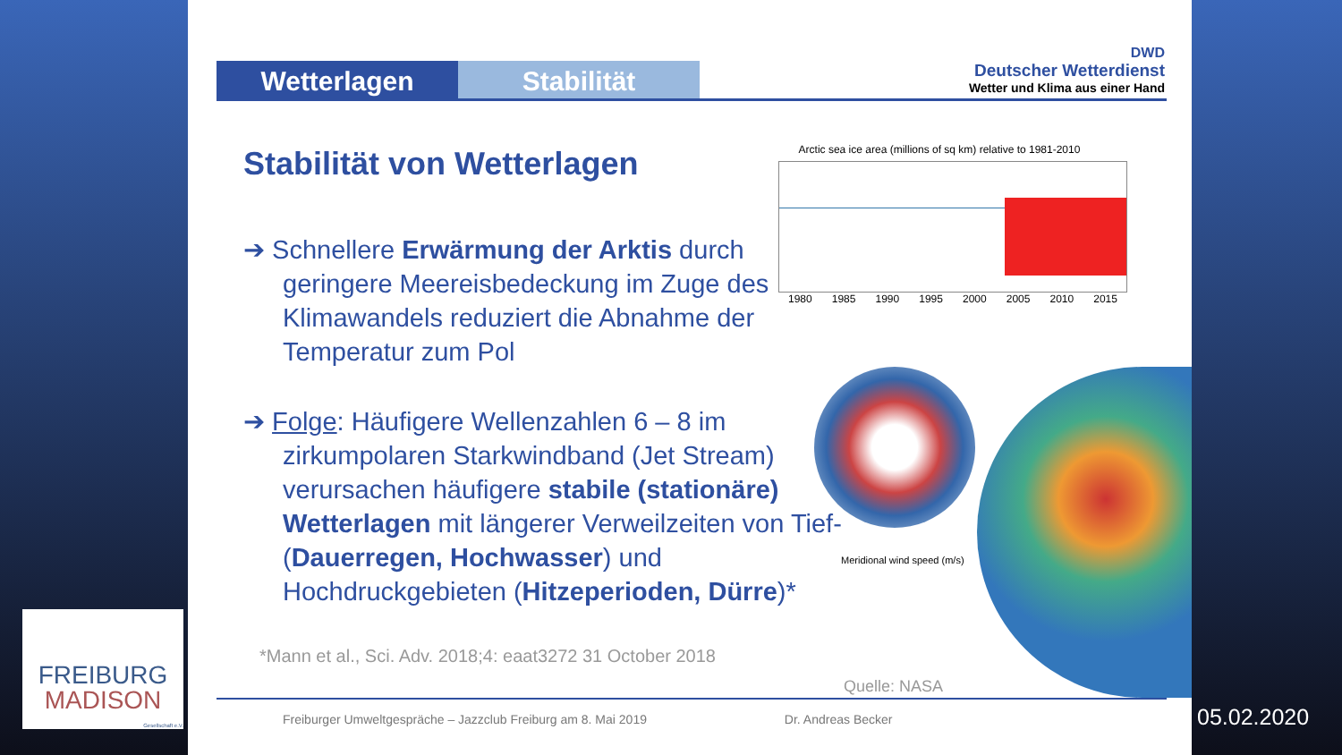Wetterlagen Stabilität
DWD
Deutscher Wetterdienst
Wetter und Klima aus einer Hand
Stabilität von Wetterlagen
Arctic sea ice area (millions of sq km) relative to 1981-2010
1980 1985 1990 1995 2000 2005 2010 2015
➔ Schnellere Erwärmung der Arktis durch geringere Meereisbedeckung im Zuge des Klimawandels reduziert die Abnahme der Temperatur zum Pol
➔ Folge: Häufigere Wellenzahlen 6 – 8 im zirkumpolaren Starkwindband (Jet Stream) verursachen häufigere stabile (stationäre) Wetterlagen mit längerer Verweilzeiten von Tief- (Dauerregen, Hochwasser) und Hochdruckgebieten (Hitzeperioden, Dürre)*
Meridional wind speed (m/s)
*Mann et al., Sci. Adv. 2018;4: eaat3272 31 October 2018
Quelle: NASA
Freiburger Umweltgespräche – Jazzclub Freiburg am 8. Mai 2019 Dr. Andreas Becker
FREIBURG
MADISON
Gesellschaft e.V.
05.02.2020